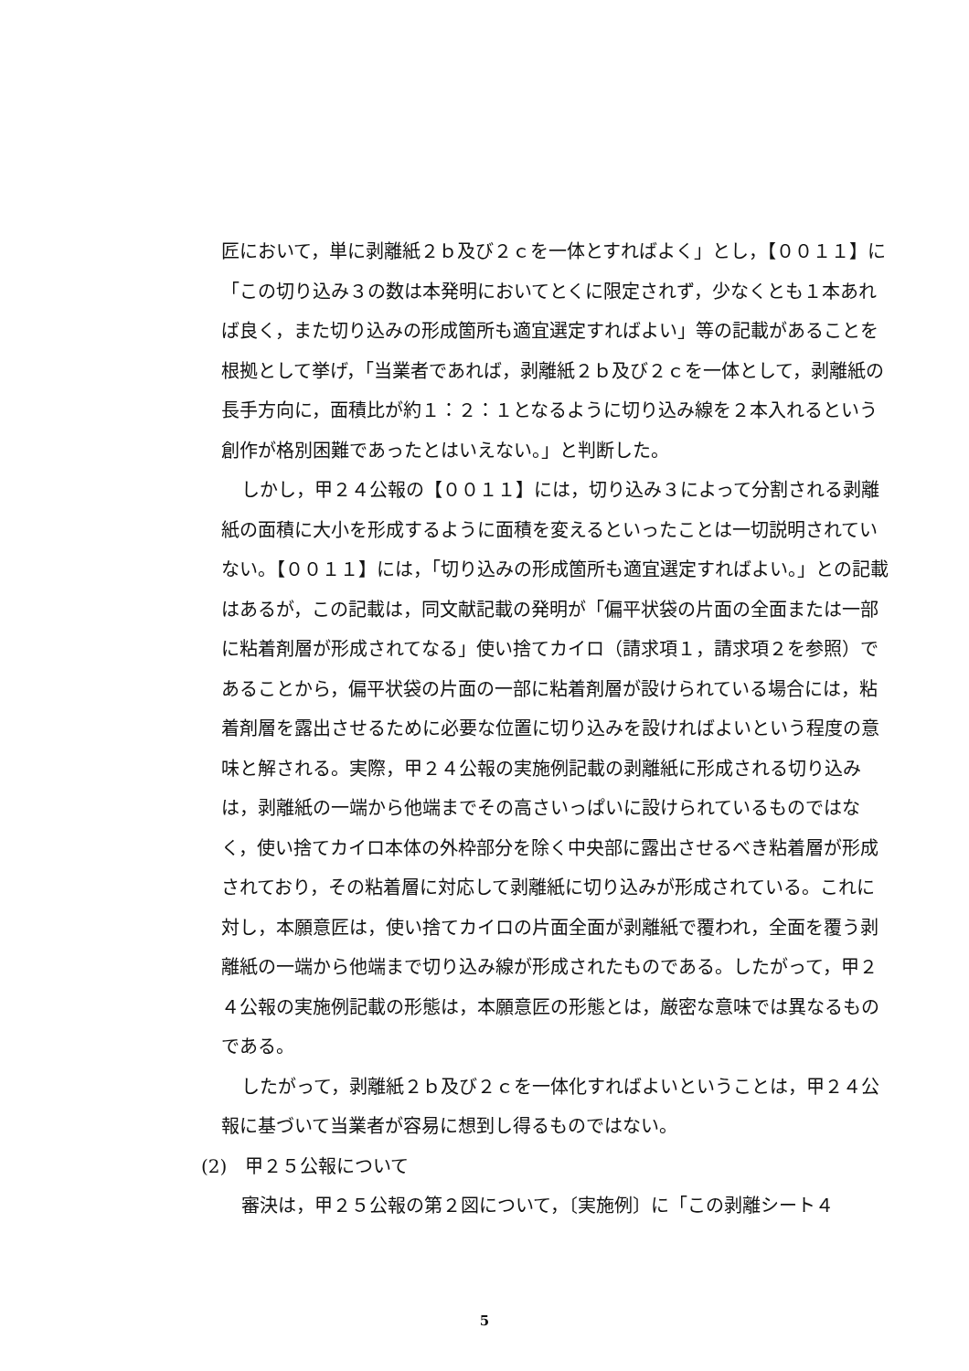匠において，単に剥離紙２ｂ及び２ｃを一体とすればよく」とし，【００１１】に「この切り込み３の数は本発明においてとくに限定されず，少なくとも１本あれば良く，また切り込みの形成箇所も適宜選定すればよい」等の記載があることを根拠として挙げ，「当業者であれば，剥離紙２ｂ及び２ｃを一体として，剥離紙の長手方向に，面積比が約１：２：１となるように切り込み線を２本入れるという創作が格別困難であったとはいえない。」と判断した。
しかし，甲２４公報の【００１１】には，切り込み３によって分割される剥離紙の面積に大小を形成するように面積を変えるといったことは一切説明されていない。【００１１】には，「切り込みの形成箇所も適宜選定すればよい。」との記載はあるが，この記載は，同文献記載の発明が「偏平状袋の片面の全面または一部に粘着剤層が形成されてなる」使い捨てカイロ（請求項１，請求項２を参照）であることから，偏平状袋の片面の一部に粘着剤層が設けられている場合には，粘着剤層を露出させるために必要な位置に切り込みを設ければよいという程度の意味と解される。実際，甲２４公報の実施例記載の剥離紙に形成される切り込みは，剥離紙の一端から他端までその高さいっぱいに設けられているものではなく，使い捨てカイロ本体の外枠部分を除く中央部に露出させるべき粘着層が形成されており，その粘着層に対応して剥離紙に切り込みが形成されている。これに対し，本願意匠は，使い捨てカイロの片面全面が剥離紙で覆われ，全面を覆う剥離紙の一端から他端まで切り込み線が形成されたものである。したがって，甲２４公報の実施例記載の形態は，本願意匠の形態とは，厳密な意味では異なるものである。
したがって，剥離紙２ｂ及び２ｃを一体化すればよいということは，甲２４公報に基づいて当業者が容易に想到し得るものではない。
(2)　甲２５公報について
審決は，甲２５公報の第２図について，〔実施例〕に「この剥離シート４
5